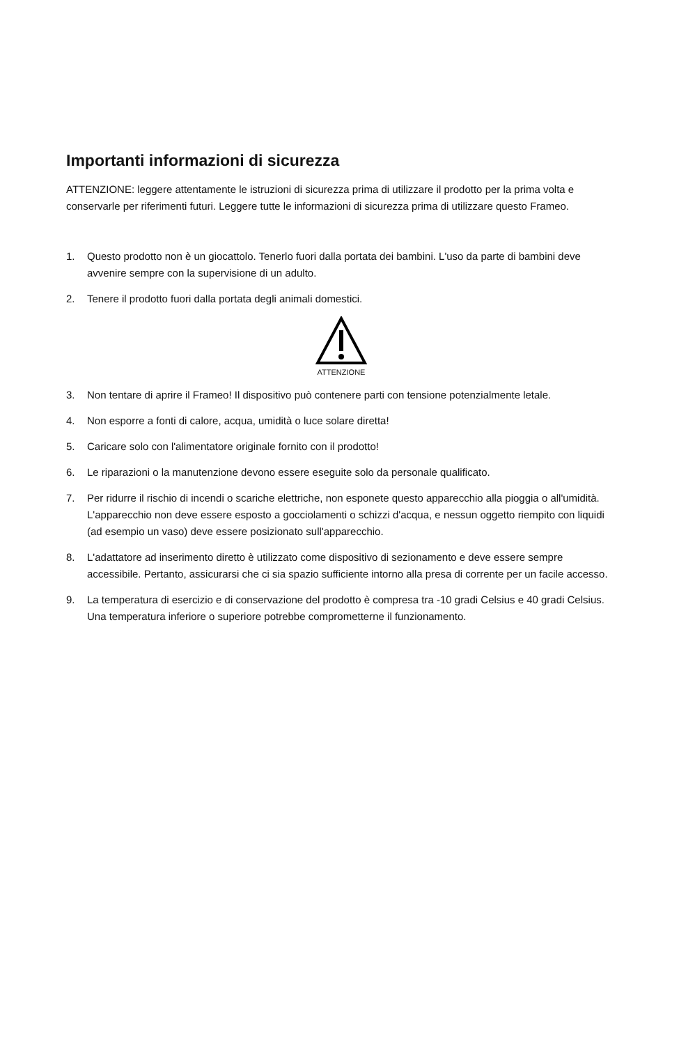Importanti informazioni di sicurezza
ATTENZIONE: leggere attentamente le istruzioni di sicurezza prima di utilizzare il prodotto per la prima volta e conservarle per riferimenti futuri. Leggere tutte le informazioni di sicurezza prima di utilizzare questo Frameo.
1. Questo prodotto non è un giocattolo. Tenerlo fuori dalla portata dei bambini. L'uso da parte di bambini deve avvenire sempre con la supervisione di un adulto.
2. Tenere il prodotto fuori dalla portata degli animali domestici.
ATTENZIONE
3. Non tentare di aprire il Frameo! Il dispositivo può contenere parti con tensione potenzialmente letale.
4. Non esporre a fonti di calore, acqua, umidità o luce solare diretta!
5. Caricare solo con l'alimentatore originale fornito con il prodotto!
6. Le riparazioni o la manutenzione devono essere eseguite solo da personale qualificato.
7. Per ridurre il rischio di incendi o scariche elettriche, non esponete questo apparecchio alla pioggia o all'umidità. L'apparecchio non deve essere esposto a gocciolamenti o schizzi d'acqua, e nessun oggetto riempito con liquidi (ad esempio un vaso) deve essere posizionato sull'apparecchio.
8. L'adattatore ad inserimento diretto è utilizzato come dispositivo di sezionamento e deve essere sempre accessibile. Pertanto, assicurarsi che ci sia spazio sufficiente intorno alla presa di corrente per un facile accesso.
9. La temperatura di esercizio e di conservazione del prodotto è compresa tra -10 gradi Celsius e 40 gradi Celsius. Una temperatura inferiore o superiore potrebbe comprometterne il funzionamento.